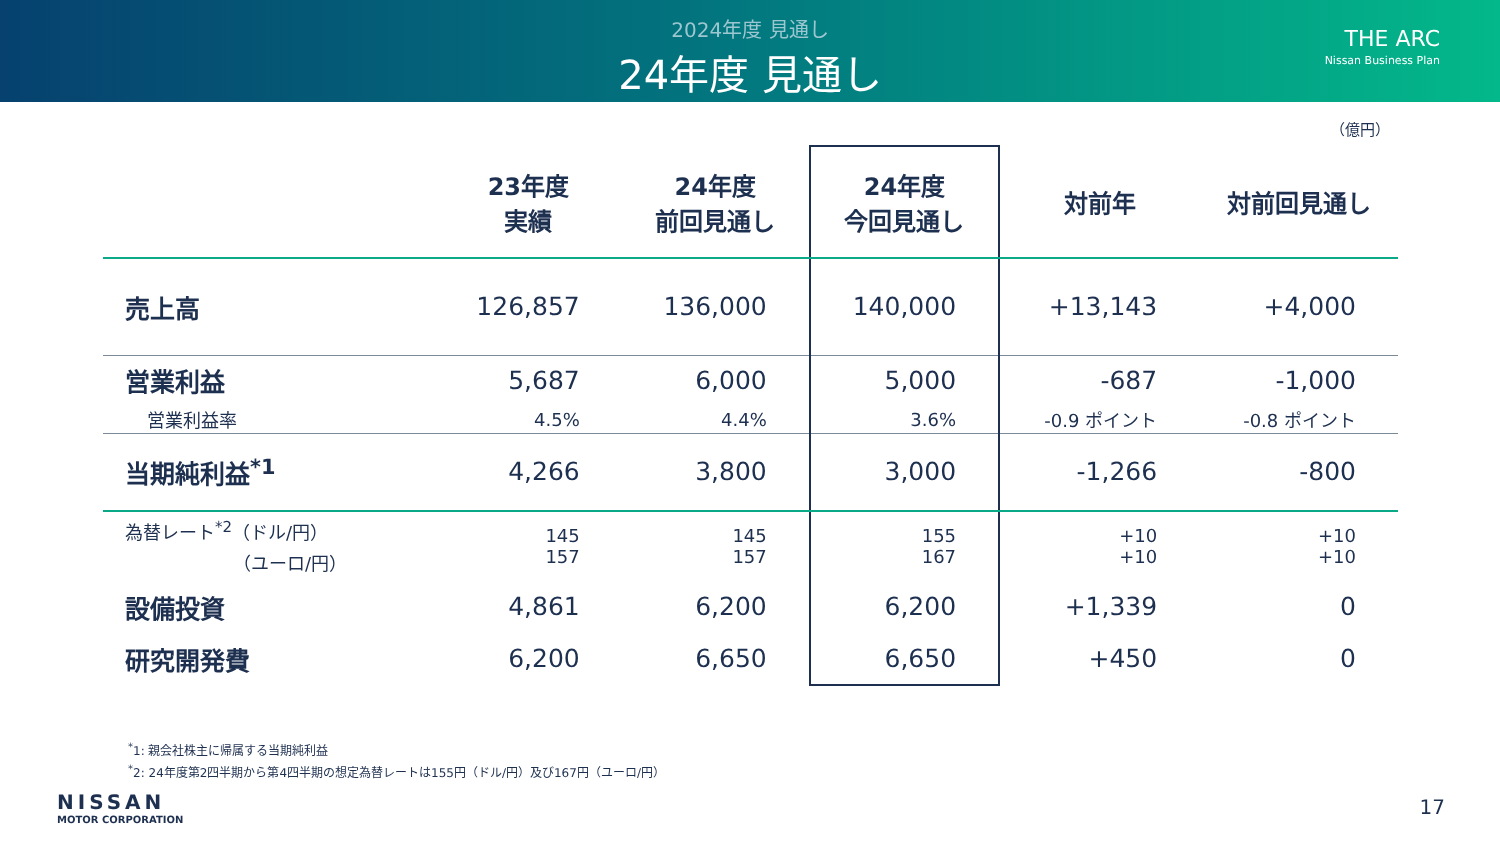2024年度 見通し
24年度 見通し
THE ARC
Nissan Business Plan
（億円）
| | 23年度 実績 | 24年度 前回見通し | 24年度 今回見通し | 対前年 | 対前回見通し |
| --- | --- | --- | --- | --- | --- |
| 売上高 | 126,857 | 136,000 | 140,000 | +13,143 | +4,000 |
| 営業利益 | 5,687 | 6,000 | 5,000 | -687 | -1,000 |
| 営業利益率 | 4.5% | 4.4% | 3.6% | -0.9 ポイント | -0.8 ポイント |
| 当期純利益<sup>*1</sup> | 4,266 | 3,800 | 3,000 | -1,266 | -800 |
| 為替レート<sup>*2</sup>（ドル/円） （ユーロ/円） | 145 157 | 145 157 | 155 167 | +10 +10 | +10 +10 |
| 設備投資 | 4,861 | 6,200 | 6,200 | +1,339 | 0 |
| 研究開発費 | 6,200 | 6,650 | 6,650 | +450 | 0 |
<sup>*</sup> 1: 親会社株主に帰属する当期純利益
<sup>*</sup> 2: 24年度第2四半期から第4四半期の想定為替レートは155円（ドル/円）及び167円（ユーロ/円）
NISSAN
MOTOR CORPORATION
17